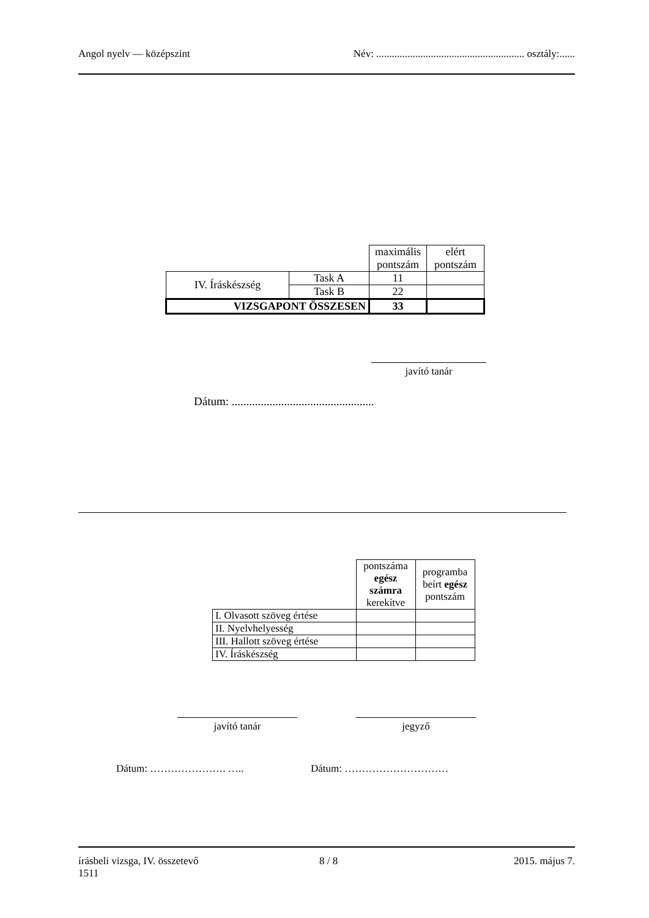Angol nyelv — középszint Név: ......................................................... osztály:......
| | | maximális pontszám | elért pontszám |
| IV. Íráskészség | Task A | 11 | |
| | Task B | 22 | |
| VIZSGAPONT ÖSSZESEN | | 33 | |
javító tanár
Dátum: .................................................
| | pontszáma egész számra kerekítve | programba beírt egész pontszám |
| I. Olvasott szöveg értése | | |
| II. Nyelvhelyesség | | |
| III. Hallott szöveg értése | | |
| IV. Íráskészség | | |
javító tanár jegyző
Dátum: …………………. ….. Dátum: …………………………
írásbeli vizsga, IV. összetevő 8 / 8 2015. május 7.
1511